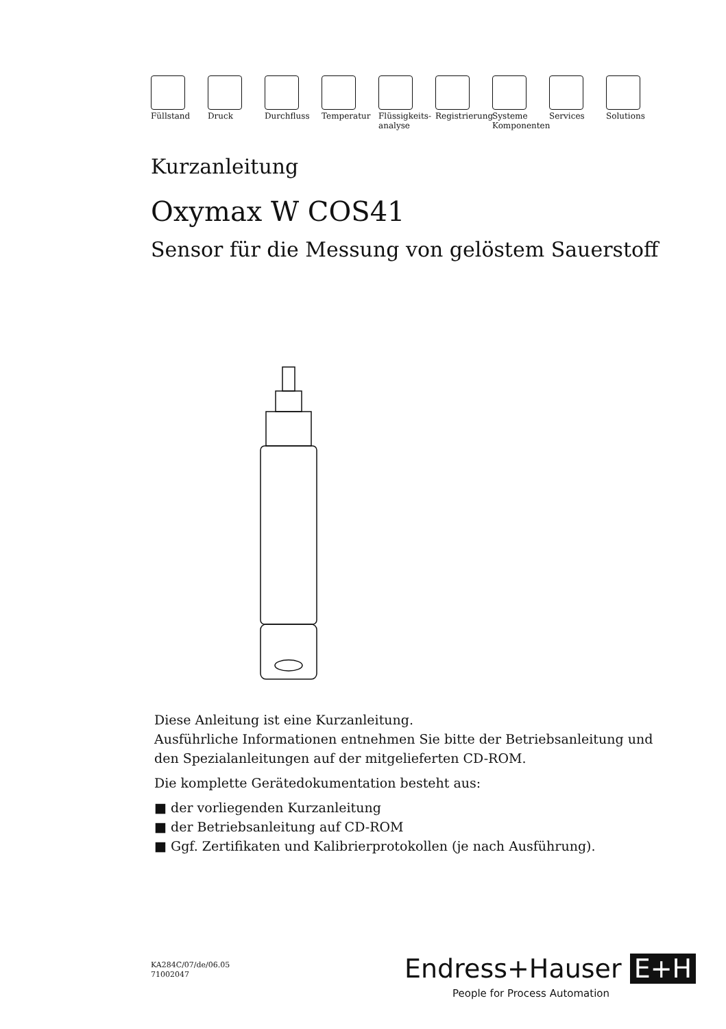Füllstand Druck Durchfluss Temperatur Flüssigkeits-
analyse
Registrierung
Systeme
Komponenten
Services Solutions
Kurzanleitung
Oxymax W COS41
Sensor für die Messung von gelöstem Sauerstoff
Diese Anleitung ist eine Kurzanleitung.
Ausführliche Informationen entnehmen Sie bitte der Betriebsanleitung und den Spezialanleitungen auf der mitgelieferten CD-ROM.
Die komplette Gerätedokumentation besteht aus:
■ der vorliegenden Kurzanleitung
■ der Betriebsanleitung auf CD-ROM
■ Ggf. Zertifikaten und Kalibrierprotokollen (je nach Ausführung).
KA284C/07/de/06.05
71002047
Endress+Hauser E+H
People for Process Automation